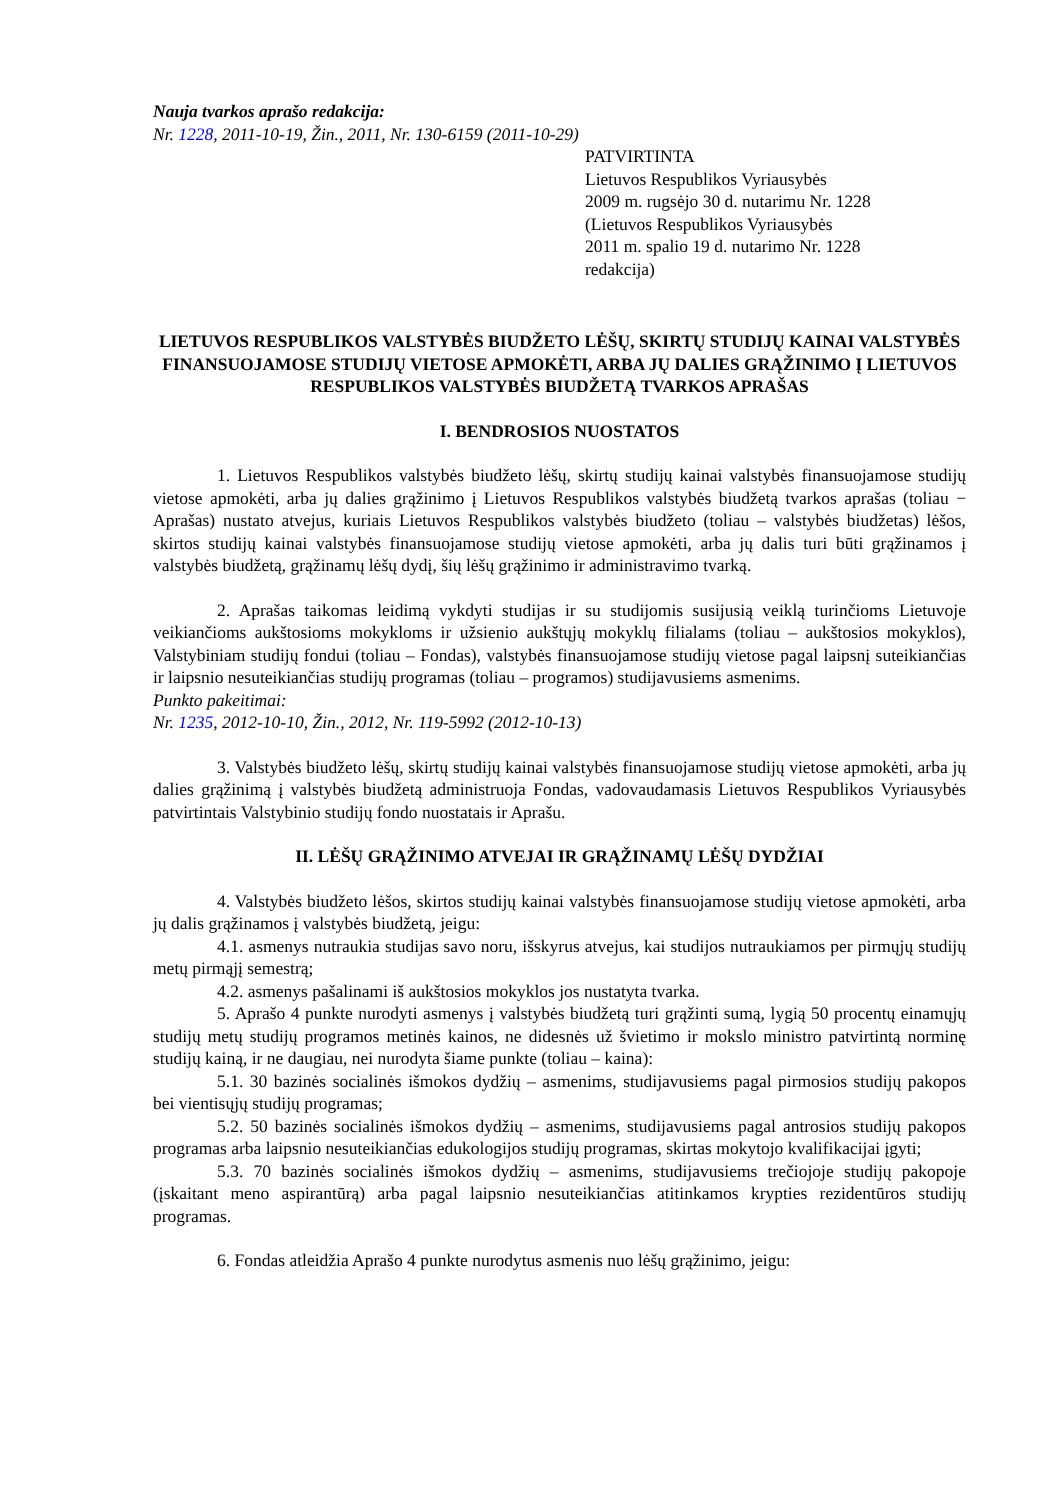Nauja tvarkos aprašo redakcija:
Nr. 1228, 2011-10-19, Žin., 2011, Nr. 130-6159 (2011-10-29)
PATVIRTINTA
Lietuvos Respublikos Vyriausybės
2009 m. rugsėjo 30 d. nutarimu Nr. 1228
(Lietuvos Respublikos Vyriausybės
2011 m. spalio 19 d. nutarimo Nr. 1228
redakcija)
LIETUVOS RESPUBLIKOS VALSTYBĖS BIUDŽETO LĖŠŲ, SKIRTŲ STUDIJŲ KAINAI VALSTYBĖS FINANSUOJAMOSE STUDIJŲ VIETOSE APMOKĖTI, ARBA JŲ DALIES GRĄŽINIMO Į LIETUVOS RESPUBLIKOS VALSTYBĖS BIUDŽETĄ TVARKOS APRAŠAS
I. BENDROSIOS NUOSTATOS
1. Lietuvos Respublikos valstybės biudžeto lėšų, skirtų studijų kainai valstybės finansuojamose studijų vietose apmokėti, arba jų dalies grąžinimo į Lietuvos Respublikos valstybės biudžetą tvarkos aprašas (toliau − Aprašas) nustato atvejus, kuriais Lietuvos Respublikos valstybės biudžeto (toliau – valstybės biudžetas) lėšos, skirtos studijų kainai valstybės finansuojamose studijų vietose apmokėti, arba jų dalis turi būti grąžinamos į valstybės biudžetą, grąžinamų lėšų dydį, šių lėšų grąžinimo ir administravimo tvarką.
2. Aprašas taikomas leidimą vykdyti studijas ir su studijomis susijusią veiklą turinčioms Lietuvoje veikiančioms aukštosioms mokykloms ir užsienio aukštųjų mokyklų filialams (toliau – aukštosios mokyklos), Valstybiniam studijų fondui (toliau – Fondas), valstybės finansuojamose studijų vietose pagal laipsnį suteikiančias ir laipsnio nesuteikiančias studijų programas (toliau – programos) studijavusiems asmenims.
Punkto pakeitimai:
Nr. 1235, 2012-10-10, Žin., 2012, Nr. 119-5992 (2012-10-13)
3. Valstybės biudžeto lėšų, skirtų studijų kainai valstybės finansuojamose studijų vietose apmokėti, arba jų dalies grąžinimą į valstybės biudžetą administruoja Fondas, vadovaudamasis Lietuvos Respublikos Vyriausybės patvirtintais Valstybinio studijų fondo nuostatais ir Aprašu.
II. LĖŠŲ GRĄŽINIMO ATVEJAI IR GRĄŽINAMŲ LĖŠŲ DYDŽIAI
4. Valstybės biudžeto lėšos, skirtos studijų kainai valstybės finansuojamose studijų vietose apmokėti, arba jų dalis grąžinamos į valstybės biudžetą, jeigu:
4.1. asmenys nutraukia studijas savo noru, išskyrus atvejus, kai studijos nutraukiamos per pirmųjų studijų metų pirmąjį semestrą;
4.2. asmenys pašalinami iš aukštosios mokyklos jos nustatyta tvarka.
5. Aprašo 4 punkte nurodyti asmenys į valstybės biudžetą turi grąžinti sumą, lygią 50 procentų einamųjų studijų metų studijų programos metinės kainos, ne didesnės už švietimo ir mokslo ministro patvirtintą norminę studijų kainą, ir ne daugiau, nei nurodyta šiame punkte (toliau – kaina):
5.1. 30 bazinės socialinės išmokos dydžių – asmenims, studijavusiems pagal pirmosios studijų pakopos bei vientisųjų studijų programas;
5.2. 50 bazinės socialinės išmokos dydžių – asmenims, studijavusiems pagal antrosios studijų pakopos programas arba laipsnio nesuteikiančias edukologijos studijų programas, skirtas mokytojo kvalifikacijai įgyti;
5.3. 70 bazinės socialinės išmokos dydžių – asmenims, studijavusiems trečiojoje studijų pakopoje (įskaitant meno aspirantūrą) arba pagal laipsnio nesuteikiančias atitinkamos krypties rezidentūros studijų programas.
6. Fondas atleidžia Aprašo 4 punkte nurodytus asmenis nuo lėšų grąžinimo, jeigu: